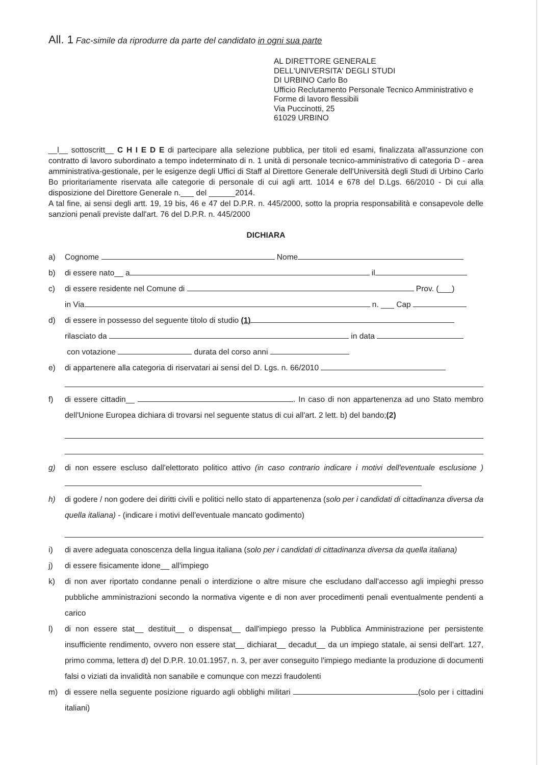All. 1 Fac-simile da riprodurre da parte del candidato in ogni sua parte
AL DIRETTORE GENERALE
DELL'UNIVERSITA' DEGLI STUDI
DI URBINO Carlo Bo
Ufficio Reclutamento Personale Tecnico Amministrativo e Forme di lavoro flessibili
Via Puccinotti, 25
61029 URBINO
__l__ sottoscritt__ C H I E D E di partecipare alla selezione pubblica, per titoli ed esami, finalizzata all'assunzione con contratto di lavoro subordinato a tempo indeterminato di n. 1 unità di personale tecnico-amministrativo di categoria D - area amministrativa-gestionale, per le esigenze degli Uffici di Staff al Direttore Generale dell'Università degli Studi di Urbino Carlo Bo prioritariamente riservata alle categorie di personale di cui agli artt. 1014 e 678 del D.Lgs. 66/2010 - Di cui alla disposizione del Direttore Generale n.___ del ______2014.
A tal fine, ai sensi degli artt. 19, 19 bis, 46 e 47 del D.P.R. n. 445/2000, sotto la propria responsabilità e consapevole delle sanzioni penali previste dall'art. 76 del D.P.R. n. 445/2000
DICHIARA
a) Cognome Nome
b) di essere nato__ a il
c) di essere residente nel Comune di Prov. (___)
in Via n. ___ Cap
d) di essere in possesso del seguente titolo di studio (1)
rilasciato da in data
con votazione durata del corso anni
e) di appartenere alla categoria di riservatari ai sensi del D. Lgs. n. 66/2010
f) di essere cittadin__ . In caso di non appartenenza ad uno Stato membro dell'Unione Europea dichiara di trovarsi nel seguente status di cui all'art. 2 lett. b) del bando;(2)
g) di non essere escluso dall'elettorato politico attivo (in caso contrario indicare i motivi dell'eventuale esclusione )
h) di godere / non godere dei diritti civili e politici nello stato di appartenenza (solo per i candidati di cittadinanza diversa da quella italiana) - (indicare i motivi dell'eventuale mancato godimento)
i) di avere adeguata conoscenza della lingua italiana (solo per i candidati di cittadinanza diversa da quella italiana)
j) di essere fisicamente idone__ all'impiego
k) di non aver riportato condanne penali o interdizione o altre misure che escludano dall'accesso agli impieghi presso pubbliche amministrazioni secondo la normativa vigente e di non aver procedimenti penali eventualmente pendenti a carico
l) di non essere stat__ destituit__ o dispensat__ dall'impiego presso la Pubblica Amministrazione per persistente insufficiente rendimento, ovvero non essere stat__ dichiarat__ decadut__ da un impiego statale, ai sensi dell'art. 127, primo comma, lettera d) del D.P.R. 10.01.1957, n. 3, per aver conseguito l'impiego mediante la produzione di documenti falsi o viziati da invalidità non sanabile e comunque con mezzi fraudolenti
m) di essere nella seguente posizione riguardo agli obblighi militari (solo per i cittadini italiani)